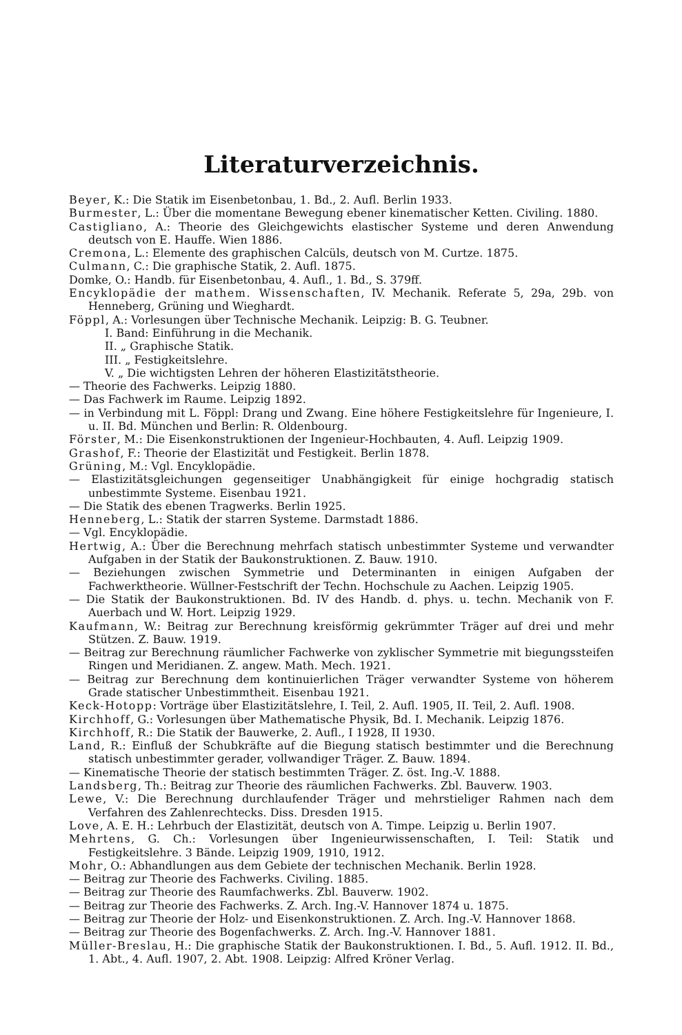Literaturverzeichnis.
Beyer, K.: Die Statik im Eisenbetonbau, 1. Bd., 2. Aufl. Berlin 1933.
Burmester, L.: Über die momentane Bewegung ebener kinematischer Ketten. Civiling. 1880.
Castigliano, A.: Theorie des Gleichgewichts elastischer Systeme und deren Anwendung deutsch von E. Hauffe. Wien 1886.
Cremona, L.: Elemente des graphischen Calcüls, deutsch von M. Curtze. 1875.
Culmann, C.: Die graphische Statik, 2. Aufl. 1875.
Domke, O.: Handb. für Eisenbetonbau, 4. Aufl., 1. Bd., S. 379ff.
Encyklopädie der mathem. Wissenschaften, IV. Mechanik. Referate 5, 29a, 29b. von Henneberg, Grüning und Wieghardt.
Föppl, A.: Vorlesungen über Technische Mechanik. Leipzig: B. G. Teubner.
I. Band: Einführung in die Mechanik.
II. „ Graphische Statik.
III. „ Festigkeitslehre.
V. „ Die wichtigsten Lehren der höheren Elastizitätstheorie.
— Theorie des Fachwerks. Leipzig 1880.
— Das Fachwerk im Raume. Leipzig 1892.
— in Verbindung mit L. Föppl: Drang und Zwang. Eine höhere Festigkeitslehre für Ingenieure, I. u. II. Bd. München und Berlin: R. Oldenbourg.
Förster, M.: Die Eisenkonstruktionen der Ingenieur-Hochbauten, 4. Aufl. Leipzig 1909.
Grashof, F.: Theorie der Elastizität und Festigkeit. Berlin 1878.
Grüning, M.: Vgl. Encyklopädie.
— Elastizitätsgleichungen gegenseitiger Unabhängigkeit für einige hochgradig statisch unbestimmte Systeme. Eisenbau 1921.
— Die Statik des ebenen Tragwerks. Berlin 1925.
Henneberg, L.: Statik der starren Systeme. Darmstadt 1886.
— Vgl. Encyklopädie.
Hertwig, A.: Über die Berechnung mehrfach statisch unbestimmter Systeme und verwandter Aufgaben in der Statik der Baukonstruktionen. Z. Bauw. 1910.
— Beziehungen zwischen Symmetrie und Determinanten in einigen Aufgaben der Fachwerktheorie. Wüllner-Festschrift der Techn. Hochschule zu Aachen. Leipzig 1905.
— Die Statik der Baukonstruktionen. Bd. IV des Handb. d. phys. u. techn. Mechanik von F. Auerbach und W. Hort. Leipzig 1929.
Kaufmann, W.: Beitrag zur Berechnung kreisförmig gekrümmter Träger auf drei und mehr Stützen. Z. Bauw. 1919.
— Beitrag zur Berechnung räumlicher Fachwerke von zyklischer Symmetrie mit biegungssteifen Ringen und Meridianen. Z. angew. Math. Mech. 1921.
— Beitrag zur Berechnung dem kontinuierlichen Träger verwandter Systeme von höherem Grade statischer Unbestimmtheit. Eisenbau 1921.
Keck-Hotopp: Vorträge über Elastizitätslehre, I. Teil, 2. Aufl. 1905, II. Teil, 2. Aufl. 1908.
Kirchhoff, G.: Vorlesungen über Mathematische Physik, Bd. I. Mechanik. Leipzig 1876.
Kirchhoff, R.: Die Statik der Bauwerke, 2. Aufl., I 1928, II 1930.
Land, R.: Einfluß der Schubkräfte auf die Biegung statisch bestimmter und die Berechnung statisch unbestimmter gerader, vollwandiger Träger. Z. Bauw. 1894.
— Kinematische Theorie der statisch bestimmten Träger. Z. öst. Ing.-V. 1888.
Landsberg, Th.: Beitrag zur Theorie des räumlichen Fachwerks. Zbl. Bauverw. 1903.
Lewe, V.: Die Berechnung durchlaufender Träger und mehrstieliger Rahmen nach dem Verfahren des Zahlenrechtecks. Diss. Dresden 1915.
Love, A. E. H.: Lehrbuch der Elastizität, deutsch von A. Timpe. Leipzig u. Berlin 1907.
Mehrtens, G. Ch.: Vorlesungen über Ingenieurwissenschaften, I. Teil: Statik und Festigkeitslehre. 3 Bände. Leipzig 1909, 1910, 1912.
Mohr, O.: Abhandlungen aus dem Gebiete der technischen Mechanik. Berlin 1928.
— Beitrag zur Theorie des Fachwerks. Civiling. 1885.
— Beitrag zur Theorie des Raumfachwerks. Zbl. Bauverw. 1902.
— Beitrag zur Theorie des Fachwerks. Z. Arch. Ing.-V. Hannover 1874 u. 1875.
— Beitrag zur Theorie der Holz- und Eisenkonstruktionen. Z. Arch. Ing.-V. Hannover 1868.
— Beitrag zur Theorie des Bogenfachwerks. Z. Arch. Ing.-V. Hannover 1881.
Müller-Breslau, H.: Die graphische Statik der Baukonstruktionen. I. Bd., 5. Aufl. 1912. II. Bd., 1. Abt., 4. Aufl. 1907, 2. Abt. 1908. Leipzig: Alfred Kröner Verlag.